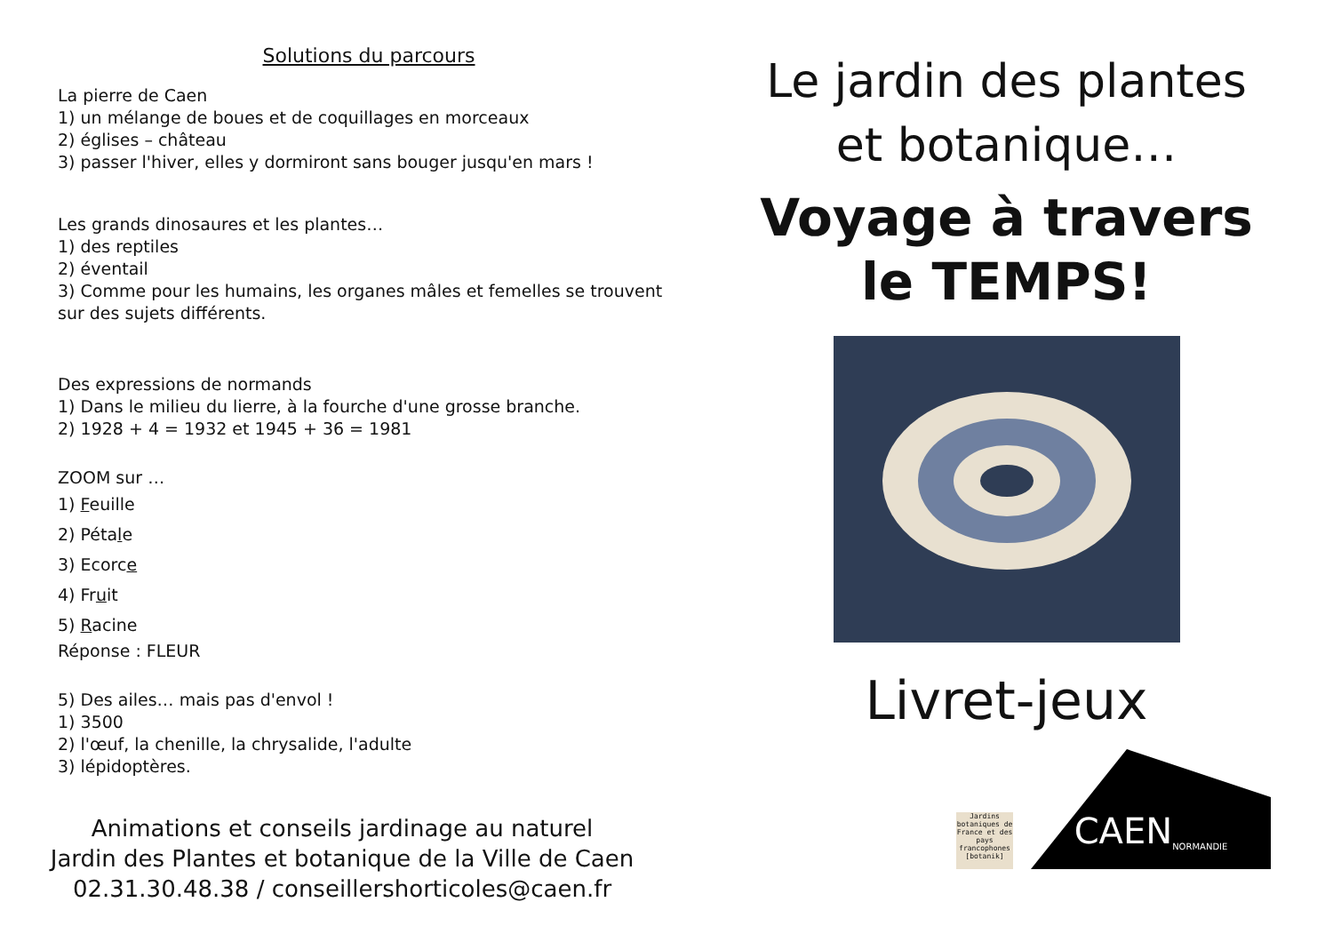Solutions du parcours
La pierre de Caen
1) un mélange de boues et de coquillages en morceaux
2) églises – château
3) passer l'hiver, elles y dormiront sans bouger jusqu'en mars !
Les grands dinosaures et les plantes…
1) des reptiles
2) éventail
3) Comme pour les humains, les organes mâles et femelles se trouvent sur des sujets différents.
Des expressions de normands
1) Dans le milieu du lierre, à la fourche d'une grosse branche.
2) 1928 + 4 = 1932 et 1945 + 36 = 1981
ZOOM sur …
1) Feuille
2) Pétale
3) Ecorce
4) Fruit
5) Racine
Réponse : FLEUR
5) Des ailes… mais pas d'envol !
1) 3500
2) l'œuf, la chenille, la chrysalide, l'adulte
3) lépidoptères.
Animations et conseils jardinage au naturel
Jardin des Plantes et botanique de la Ville de Caen
02.31.30.48.38 / conseillershorticoles@caen.fr
Le jardin des plantes
et botanique…
Voyage à travers
le TEMPS!
Livret-jeux
Jardins botaniques de France et des pays francophones [botanik]
CAEN
NORMANDIE